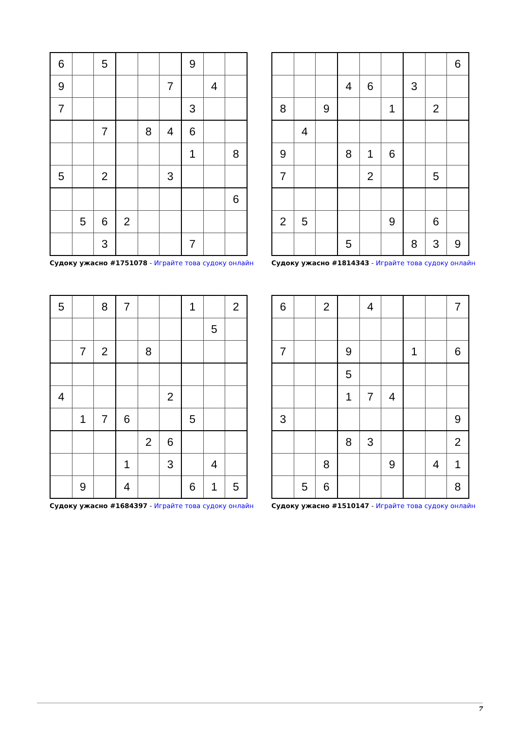| 6 | | 5 | | | | 9 | | |
| 9 | | | | | 7 | | 4 | |
| 7 | | | | | | 3 | | |
| | | 7 | | 8 | 4 | 6 | | |
| | | | | | | 1 | | 8 |
| 5 | | 2 | | | 3 | | | |
| | | | | | | | | 6 |
| | 5 | 6 | 2 | | | | | |
| | | 3 | | | | 7 | | |
Судоку ужасно #1751078 - Играйте това судоку онлайн
| | | | | | | | | 6 |
| | | | 4 | 6 | | 3 | | |
| 8 | | 9 | | | 1 | | 2 | |
| | 4 | | | | | | | |
| 9 | | | 8 | 1 | 6 | | | |
| 7 | | | | 2 | | | 5 | |
| 2 | 5 | | | | 9 | | 6 | |
| | | | 5 | | | 8 | 3 | 9 |
Судоку ужасно #1814343 - Играйте това судоку онлайн
| 5 | | 8 | 7 | | | 1 | | 2 |
| | | | | | | | 5 | |
| | 7 | 2 | | 8 | | | | |
| 4 | | | | | 2 | | | |
| | 1 | 7 | 6 | | | 5 | | |
| | | | | 2 | 6 | | | |
| | | | 1 | | 3 | | 4 | |
| | 9 | | 4 | | | 6 | 1 | 5 |
Судоку ужасно #1684397 - Играйте това судоку онлайн
| 6 | | 2 | | 4 | | | | 7 |
| 7 | | | 9 | | | 1 | | 6 |
| | | | 5 | | | | | |
| | | | 1 | 7 | 4 | | | |
| 3 | | | | | | | | 9 |
| | | | 8 | 3 | | | | 2 |
| | | 8 | | | 9 | | 4 | 1 |
| | 5 | 6 | | | | | | 8 |
Судоку ужасно #1510147 - Играйте това судоку онлайн
7